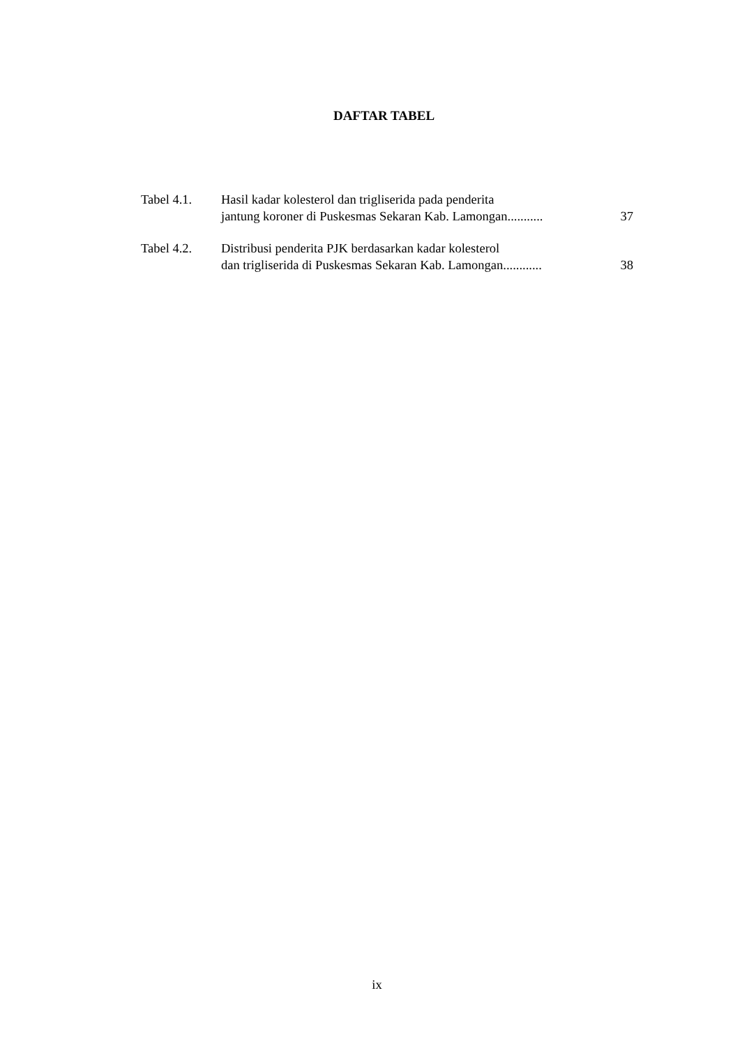DAFTAR TABEL
Tabel 4.1. Hasil kadar kolesterol dan trigliserida pada penderita
jantung koroner di Puskesmas Sekaran Kab. Lamongan...........
37
Tabel 4.2. Distribusi penderita PJK berdasarkan kadar kolesterol
dan trigliserida di Puskesmas Sekaran Kab. Lamongan............
38
ix